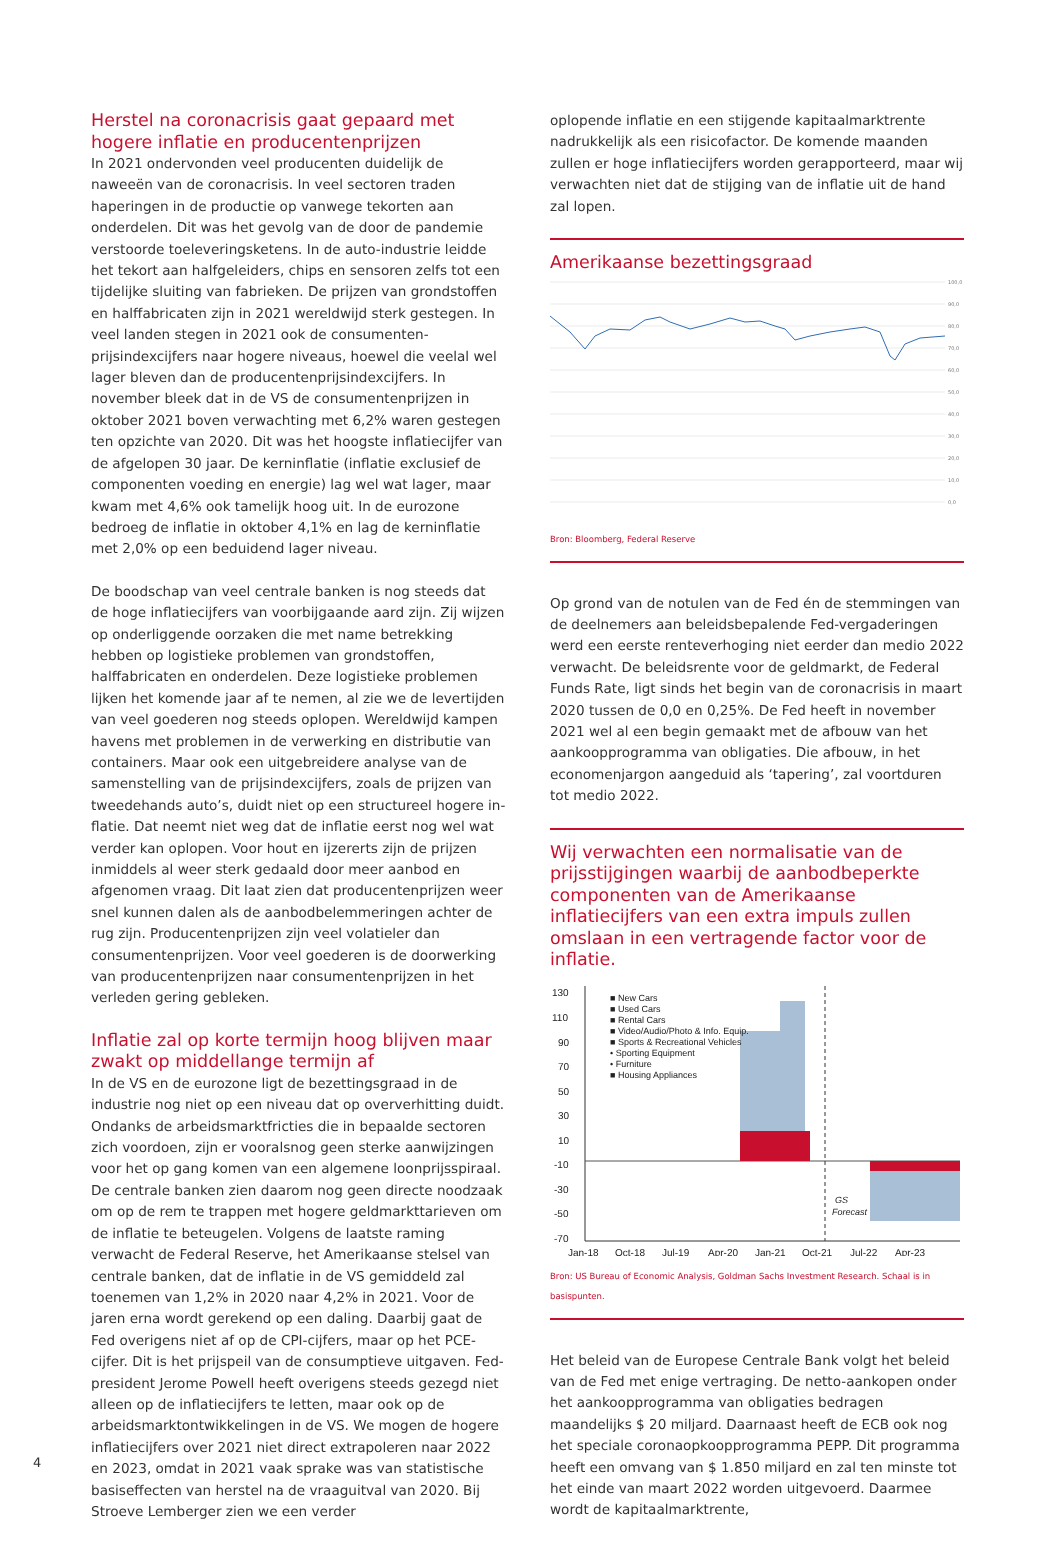Herstel na coronacrisis gaat gepaard met hogere inflatie en producentenprijzen
In 2021 ondervonden veel producenten duidelijk de naweeën van de coronacrisis. In veel sectoren traden haperingen in de productie op vanwege tekorten aan onderdelen. Dit was het gevolg van de door de pandemie verstoorde toeleveringsketens. In de auto-industrie leidde het tekort aan halfgeleiders, chips en sensoren zelfs tot een tijdelijke sluiting van fabrieken. De prijzen van grondstoffen en halffabricaten zijn in 2021 wereldwijd sterk gestegen. In veel landen stegen in 2021 ook de consumenten­prijsindexcijfers naar hogere niveaus, hoewel die veelal wel lager bleven dan de producentenprijsindexcijfers. In november bleek dat in de VS de consumentenprijzen in oktober 2021 boven verwachting met 6,2% waren gestegen ten opzichte van 2020. Dit was het hoogste inflatiecijfer van de afgelopen 30 jaar. De kerninflatie (inflatie exclusief de componenten voeding en energie) lag wel wat lager, maar kwam met 4,6% ook tamelijk hoog uit. In de eurozone bedroeg de inflatie in oktober 4,1% en lag de kerninflatie met 2,0% op een beduidend lager niveau.
De boodschap van veel centrale banken is nog steeds dat de hoge inflatiecijfers van voorbijgaande aard zijn. Zij wijzen op on­derliggende oorzaken die met name betrekking hebben op logis­tieke problemen van grondstoffen, halffabricaten en onderdelen. Deze logistieke problemen lijken het komende jaar af te nemen, al zie we de levertijden van veel goederen nog steeds oplopen. Wereldwijd kampen havens met problemen in de verwerking en distributie van containers. Maar ook een uitgebreidere analyse van de samenstelling van de prijsindexcijfers, zoals de prijzen van tweedehands auto’s, duidt niet op een structureel hogere in­flatie. Dat neemt niet weg dat de inflatie eerst nog wel wat ver­der kan oplopen. Voor hout en ijzererts zijn de prijzen inmiddels al weer sterk gedaald door meer aanbod en afgenomen vraag. Dit laat zien dat producentenprijzen weer snel kunnen dalen als de aanbodbelemmeringen achter de rug zijn. Producentenprijzen zijn veel volatieler dan consumentenprijzen. Voor veel goederen is de doorwerking van producentenprijzen naar consumenten­prijzen in het verleden gering gebleken.
Inflatie zal op korte termijn hoog blijven maar zwakt op middellange termijn af
In de VS en de eurozone ligt de bezettingsgraad in de industrie nog niet op een niveau dat op oververhitting duidt. Ondanks de arbeidsmarktfricties die in bepaalde sectoren zich voordoen, zijn er vooralsnog geen sterke aanwijzingen voor het op gang komen van een algemene loonprijsspiraal. De centrale banken zien daar­om nog geen directe noodzaak om op de rem te trappen met hogere geldmarkttarieven om de inflatie te beteugelen. Volgens de laatste raming verwacht de Federal Reserve, het Amerikaanse stelsel van centrale banken, dat de inflatie in de VS gemiddeld zal toenemen van 1,2% in 2020 naar 4,2% in 2021. Voor de jaren erna wordt gerekend op een daling. Daarbij gaat de Fed overigens niet af op de CPI-cijfers, maar op het PCE-cijfer. Dit is het prijspeil van de consumptieve uitgaven. Fed-president Jerome Powell heeft overigens steeds gezegd niet alleen op de inflatiecijfers te letten, maar ook op de arbeidsmarktont­wikkelingen in de VS. We mogen de hogere inflatiecijfers over 2021 niet direct extrapoleren naar 2022 en 2023, omdat in 2021 vaak sprake was van statistische basiseffecten van herstel na de vraaguitval van 2020. Bij Stroeve Lemberger zien we een verder
oplopende inflatie en een stijgende kapitaalmarktrente nadruk­kelijk als een risicofactor. De komende maanden zullen er hoge inflatiecijfers worden gerapporteerd, maar wij verwachten niet dat de stijging van de inflatie uit de hand zal lopen.
Amerikaanse bezettingsgraad
100,0
90,0
80,0
70,0
60,0
50,0
40,0
30,0
20,0
10,0
0,0
Bron: Bloomberg, Federal Reserve
Op grond van de notulen van de Fed én de stemmingen van de deelnemers aan beleidsbepalende Fed-vergaderingen werd een eerste renteverhoging niet eerder dan medio 2022 verwacht. De beleidsrente voor de geldmarkt, de Federal Funds Rate, ligt sinds het begin van de coronacrisis in maart 2020 tussen de 0,0 en 0,25%. De Fed heeft in november 2021 wel al een begin gemaakt met de afbouw van het aankoopprogramma van obligaties. Die afbouw, in het economenjargon aangeduid als ‘tapering’, zal voortduren tot medio 2022.
Wij verwachten een normalisatie van de prijsstijgingen waarbij de aanbodbeperkte componenten van de Ameri­kaanse inflatiecijfers van een extra impuls zullen omslaan in een vertragende factor voor de inflatie.
130
110
90
70
50
30
10
-10
-30
-50
-70
Jan-18
Oct-18
Jul-19
Apr-20
Jan-21
Oct-21
Jul-22
Apr-23
■ New Cars
■ Used Cars
■ Rental Cars
■ Video/Audio/Photo & Info. Equip.
■ Sports & Recreational Vehicles
• Sporting Equipment
• Furniture
■ Housing Appliances
GS
Forecast
Bron: US Bureau of Economic Analysis, Goldman Sachs Investment Research. Schaal is in basispunten.
Het beleid van de Europese Centrale Bank volgt het beleid van de Fed met enige vertraging. De netto-aankopen onder het aankoopprogramma van obligaties bedragen maandelijks $ 20 miljard. Daarnaast heeft de ECB ook nog het speciale corona­opkoopprogramma PEPP. Dit programma heeft een omvang van $ 1.850 miljard en zal ten minste tot het einde van maart 2022 worden uitgevoerd. Daarmee wordt de kapitaalmarktrente,
4